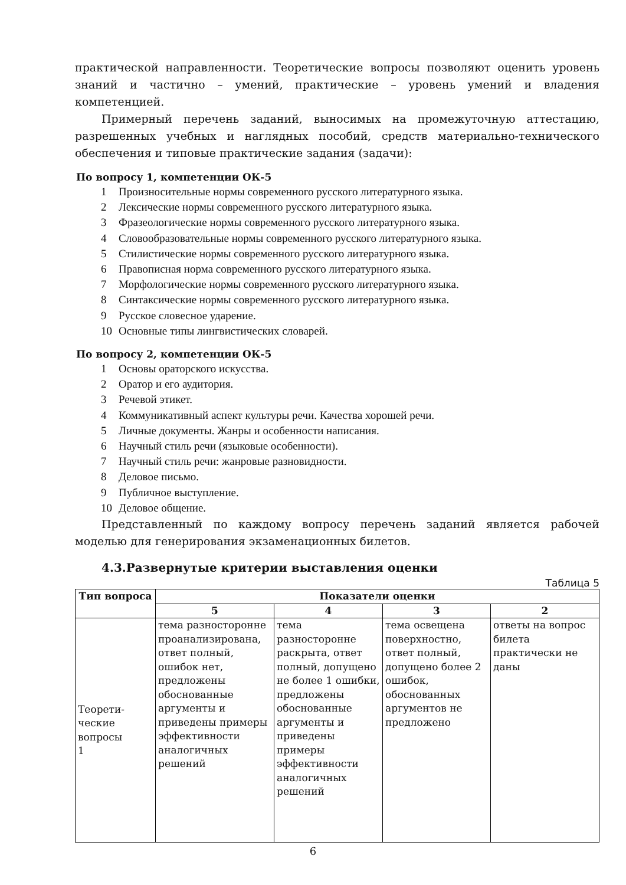практической направленности. Теоретические вопросы позволяют оценить уровень знаний и частично – умений, практические – уровень умений и владения компетенцией.
Примерный перечень заданий, выносимых на промежуточную аттестацию, разрешенных учебных и наглядных пособий, средств материально-технического обеспечения и типовые практические задания (задачи):
По вопросу 1, компетенции ОК-5
1 Произносительные нормы современного русского литературного языка.
2 Лексические нормы современного русского литературного языка.
3 Фразеологические нормы современного русского литературного языка.
4 Словообразовательные нормы современного русского литературного языка.
5 Стилистические нормы современного русского литературного языка.
6 Правописная норма современного русского литературного языка.
7 Морфологические нормы современного русского литературного языка.
8 Синтаксические нормы современного русского литературного языка.
9 Русское словесное ударение.
10 Основные типы лингвистических словарей.
По вопросу 2, компетенции ОК-5
1 Основы ораторского искусства.
2 Оратор и его аудитория.
3 Речевой этикет.
4 Коммуникативный аспект культуры речи. Качества хорошей речи.
5 Личные документы. Жанры и особенности написания.
6 Научный стиль речи (языковые особенности).
7 Научный стиль речи: жанровые разновидности.
8 Деловое письмо.
9 Публичное выступление.
10 Деловое общение.
Представленный по каждому вопросу перечень заданий является рабочей моделью для генерирования экзаменационных билетов.
4.3.Развернутые критерии выставления оценки
Таблица 5
| Тип вопроса | Показатели оценки | | | |
| --- | --- | --- | --- | --- |
| | 5 | 4 | 3 | 2 |
| Теорети- ческие вопросы 1 | тема разносторонне проанализирована, ответ полный, ошибок нет, предложены обоснованные аргументы и приведены примеры эффективности аналогичных решений | тема разносторонне раскрыта, ответ полный, допущено не более 1 ошибки, предложены обоснованные аргументы и приведены примеры эффективности аналогичных решений | тема освещена поверхностно, ответ полный, допущено более 2 ошибок, обоснованных аргументов не предложено | ответы на вопрос билета практически не даны |
6